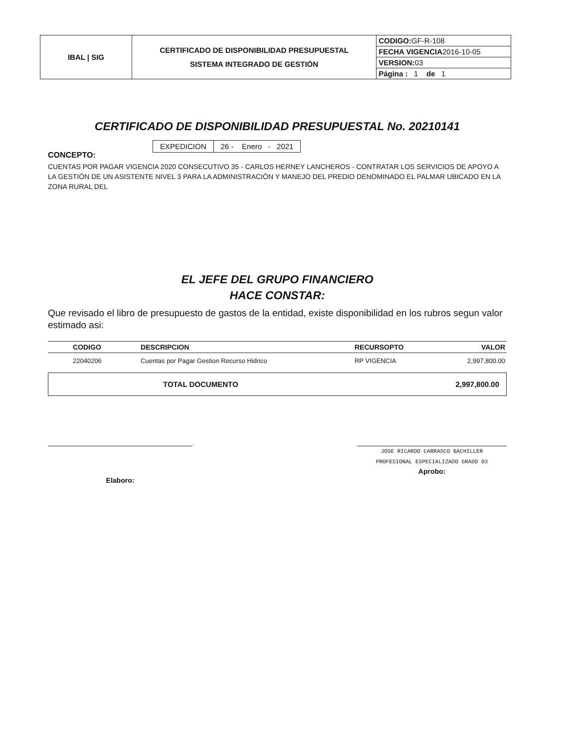| IBAL / SIG | CERTIFICADO DE DISPONIBILIDAD PRESUPUESTAL SISTEMA INTEGRADO DE GESTIÓN | CODIGO: GF-R-108 |
| | | FECHA VIGENCIA 2016-10-05 |
| | | VERSION: 03 |
| | | Página : 1 de 1 |
CERTIFICADO DE DISPONIBILIDAD PRESUPUESTAL No. 20210141
| EXPEDICION | 26 - Enero - 2021 |
CONCEPTO:
CUENTAS POR PAGAR VIGENCIA 2020 CONSECUTIVO 35 - CARLOS HERNEY LANCHEROS - CONTRATAR LOS SERVICIOS DE APOYO A LA GESTIÓN DE UN ASISTENTE NIVEL 3 PARA LA ADMINISTRACIÓN Y MANEJO DEL PREDIO DENOMINADO EL PALMAR UBICADO EN LA ZONA RURAL DEL
EL JEFE DEL GRUPO FINANCIERO
HACE CONSTAR:
Que revisado el libro de presupuesto de gastos de la entidad, existe disponibilidad en los rubros segun valor estimado asi:
| CODIGO | DESCRIPCION | RECURSOPTO | VALOR |
| --- | --- | --- | --- |
| 22040206 | Cuentas por Pagar Gestion Recurso Hidrico | RP VIGENCIA | 2,997,800.00 |
| TOTAL DOCUMENTO | 2,997,800.00 |
Elaboro:
JOSE RICARDO CARRASCO BACHILLER
PROFESIONAL ESPECIALIZADO GRADO 03
Aprobo: